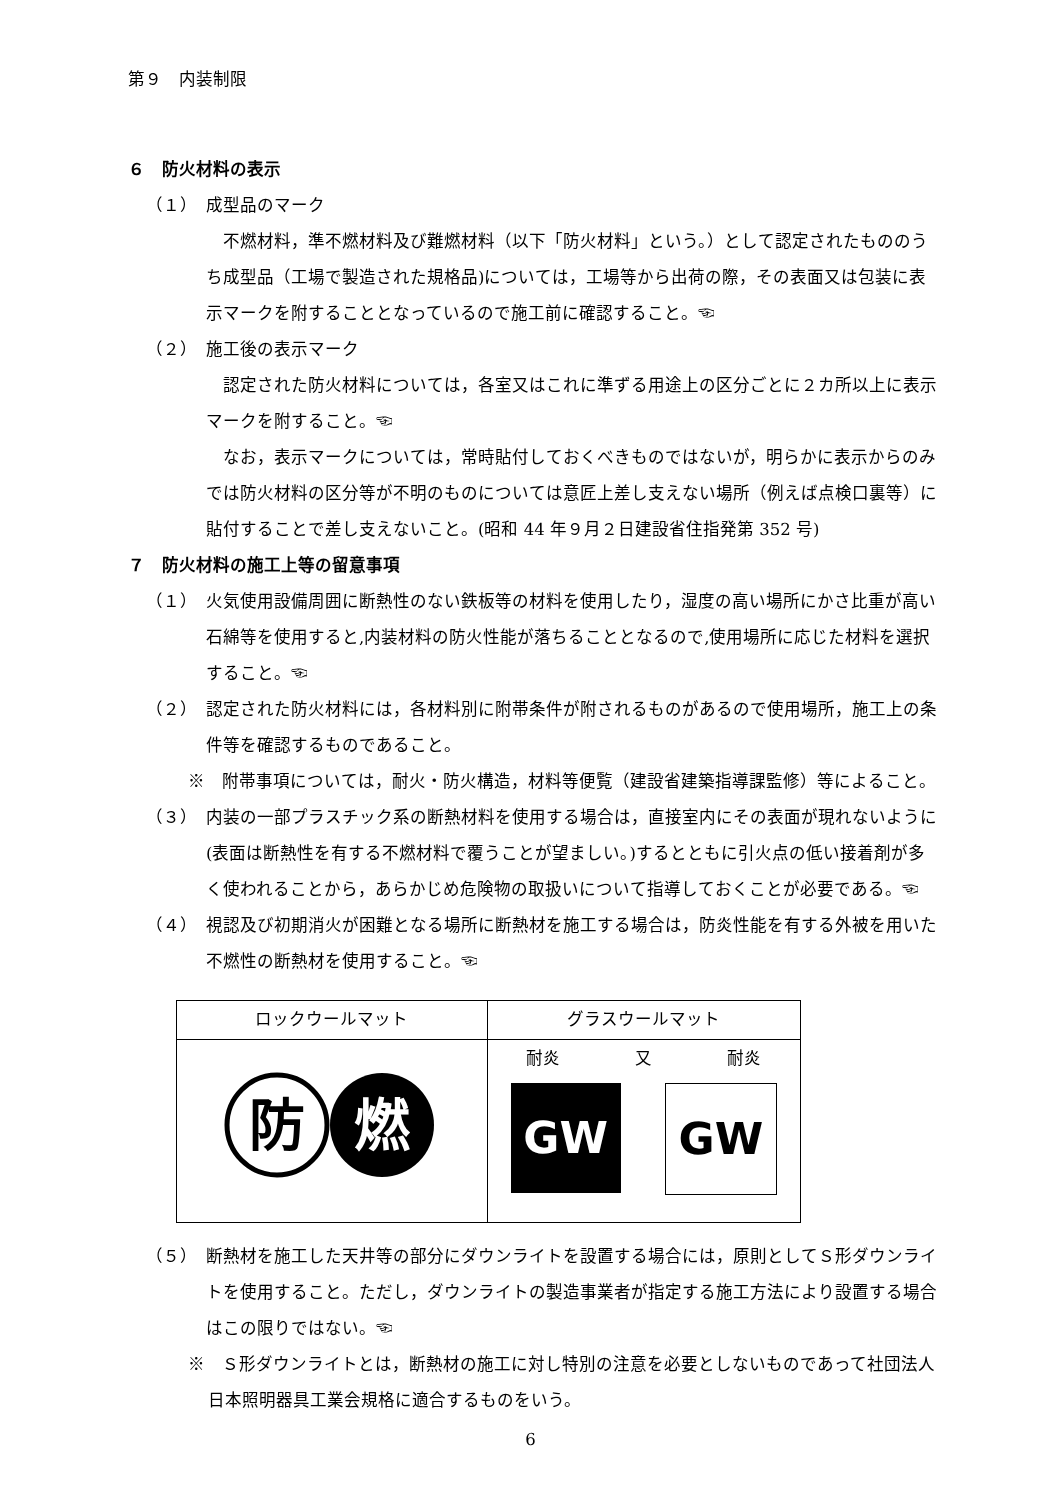第９　内装制限
６　防火材料の表示
（１）　成型品のマーク
不燃材料，準不燃材料及び難燃材料（以下「防火材料」という。）として認定されたもののうち成型品（工場で製造された規格品)については，工場等から出荷の際，その表面又は包装に表示マークを附することとなっているので施工前に確認すること。☜
（２）　施工後の表示マーク
認定された防火材料については，各室又はこれに準ずる用途上の区分ごとに２カ所以上に表示マークを附すること。☜
なお，表示マークについては，常時貼付しておくべきものではないが，明らかに表示からのみでは防火材料の区分等が不明のものについては意匠上差し支えない場所（例えば点検口裏等）に貼付することで差し支えないこと。(昭和 44 年９月２日建設省住指発第 352 号)
７　防火材料の施工上等の留意事項
（１）　火気使用設備周囲に断熱性のない鉄板等の材料を使用したり，湿度の高い場所にかさ比重が高い石綿等を使用すると,内装材料の防火性能が落ちることとなるので,使用場所に応じた材料を選択すること。☜
（２）　認定された防火材料には，各材料別に附帯条件が附されるものがあるので使用場所，施工上の条件等を確認するものであること。
※　附帯事項については，耐火・防火構造，材料等便覧（建設省建築指導課監修）等によること。
（３）　内装の一部プラスチック系の断熱材料を使用する場合は，直接室内にその表面が現れないように(表面は断熱性を有する不燃材料で覆うことが望ましい。)するとともに引火点の低い接着剤が多く使われることから，あらかじめ危険物の取扱いについて指導しておくことが必要である。☜
（４）　視認及び初期消火が困難となる場所に断熱材を施工する場合は，防炎性能を有する外被を用いた不燃性の断熱材を使用すること。☜
| ロックウールマット | グラスウールマット |
| --- | --- |
| 防 燃 | 耐炎 又 耐炎 GW GW |
（５）　断熱材を施工した天井等の部分にダウンライトを設置する場合には，原則としてＳ形ダウンライトを使用すること。ただし，ダウンライトの製造事業者が指定する施工方法により設置する場合はこの限りではない。☜
※　Ｓ形ダウンライトとは，断熱材の施工に対し特別の注意を必要としないものであって社団法人日本照明器具工業会規格に適合するものをいう。
6